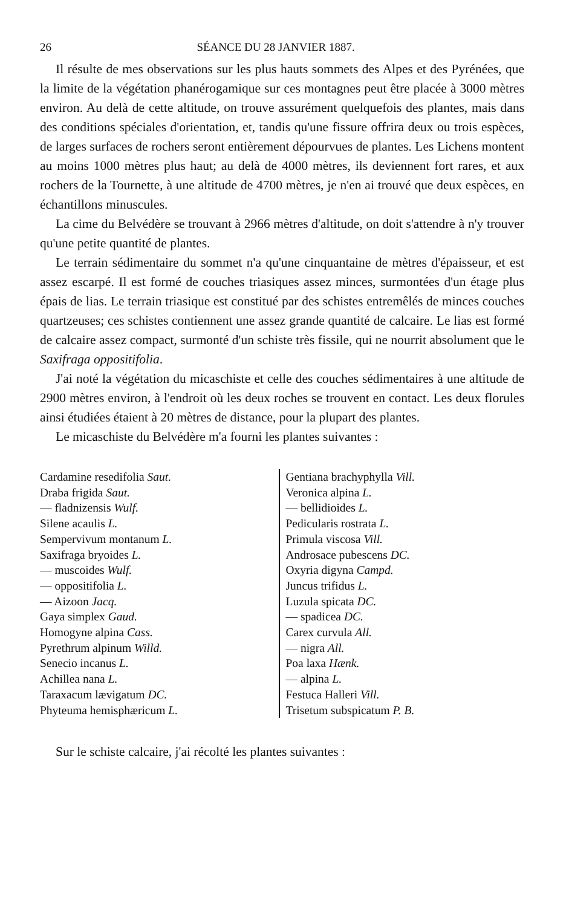26 SÉANCE DU 28 JANVIER 1887.
Il résulte de mes observations sur les plus hauts sommets des Alpes et des Pyrénées, que la limite de la végétation phanérogamique sur ces montagnes peut être placée à 3000 mètres environ. Au delà de cette altitude, on trouve assurément quelquefois des plantes, mais dans des conditions spéciales d'orientation, et, tandis qu'une fissure offrira deux ou trois espèces, de larges surfaces de rochers seront entièrement dépourvues de plantes. Les Lichens montent au moins 1000 mètres plus haut; au delà de 4000 mètres, ils deviennent fort rares, et aux rochers de la Tournette, à une altitude de 4700 mètres, je n'en ai trouvé que deux espèces, en échantillons minuscules.
La cime du Belvédère se trouvant à 2966 mètres d'altitude, on doit s'attendre à n'y trouver qu'une petite quantité de plantes.
Le terrain sédimentaire du sommet n'a qu'une cinquantaine de mètres d'épaisseur, et est assez escarpé. Il est formé de couches triasiques assez minces, surmontées d'un étage plus épais de lias. Le terrain triasique est constitué par des schistes entremêlés de minces couches quartzeuses; ces schistes contiennent une assez grande quantité de calcaire. Le lias est formé de calcaire assez compact, surmonté d'un schiste très fissile, qui ne nourrit absolument que le Saxifraga oppositifolia.
J'ai noté la végétation du micaschiste et celle des couches sédimentaires à une altitude de 2900 mètres environ, à l'endroit où les deux roches se trouvent en contact. Les deux florules ainsi étudiées étaient à 20 mètres de distance, pour la plupart des plantes.
Le micaschiste du Belvédère m'a fourni les plantes suivantes :
Cardamine resedifolia Saut.
Draba frigida Saut.
— fladnizensis Wulf.
Silene acaulis L.
Sempervivum montanum L.
Saxifraga bryoides L.
— muscoides Wulf.
— oppositifolia L.
— Aizoon Jacq.
Gaya simplex Gaud.
Homogyne alpina Cass.
Pyrethrum alpinum Willd.
Senecio incanus L.
Achillea nana L.
Taraxacum lævigatum DC.
Phyteuma hemisphæricum L.
Gentiana brachyphylla Vill.
Veronica alpina L.
— bellidioides L.
Pedicularis rostrata L.
Primula viscosa Vill.
Androsace pubescens DC.
Oxyria digyna Campd.
Juncus trifidus L.
Luzula spicata DC.
— spadicea DC.
Carex curvula All.
— nigra All.
Poa laxa Hænk.
— alpina L.
Festuca Halleri Vill.
Trisetum subspicatum P. B.
Sur le schiste calcaire, j'ai récolté les plantes suivantes :